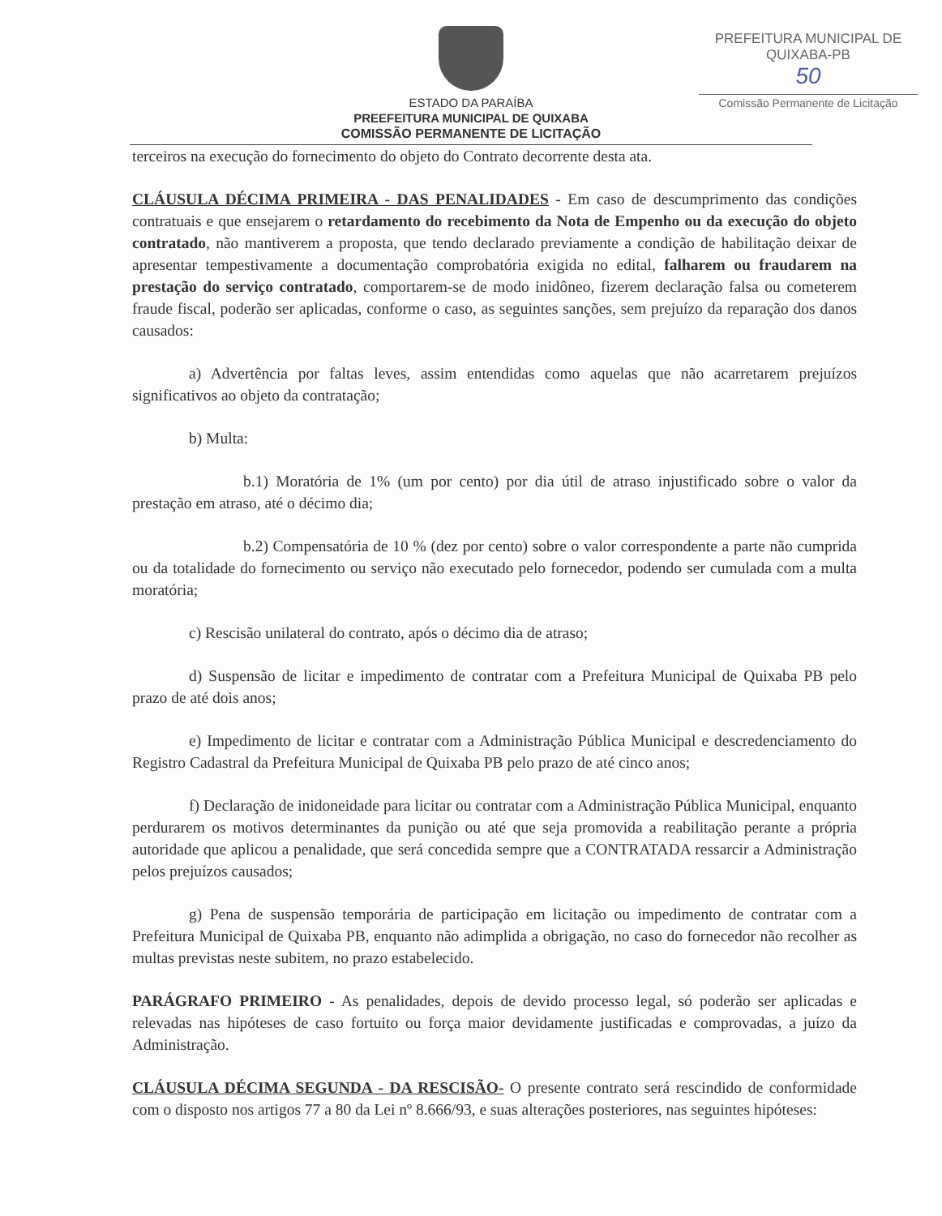PREFEITURA MUNICIPAL DE QUIXABA-PB
50
Comissão Permanente de Licitação
ESTADO DA PARAÍBA
PREEFEITURA MUNICIPAL DE QUIXABA
COMISSÃO PERMANENTE DE LICITAÇÃO
terceiros na execução do fornecimento do objeto do Contrato decorrente desta ata.
CLÁUSULA DÉCIMA PRIMEIRA - DAS PENALIDADES - Em caso de descumprimento das condições contratuais e que ensejarem o retardamento do recebimento da Nota de Empenho ou da execução do objeto contratado, não mantiverem a proposta, que tendo declarado previamente a condição de habilitação deixar de apresentar tempestivamente a documentação comprobatória exigida no edital, falharem ou fraudarem na prestação do serviço contratado, comportarem-se de modo inidôneo, fizerem declaração falsa ou cometerem fraude fiscal, poderão ser aplicadas, conforme o caso, as seguintes sanções, sem prejuízo da reparação dos danos causados:
a) Advertência por faltas leves, assim entendidas como aquelas que não acarretarem prejuízos significativos ao objeto da contratação;
b) Multa:
b.1) Moratória de 1% (um por cento) por dia útil de atraso injustificado sobre o valor da prestação em atraso, até o décimo dia;
b.2) Compensatória de 10 % (dez por cento) sobre o valor correspondente a parte não cumprida ou da totalidade do fornecimento ou serviço não executado pelo fornecedor, podendo ser cumulada com a multa moratória;
c) Rescisão unilateral do contrato, após o décimo dia de atraso;
d) Suspensão de licitar e impedimento de contratar com a Prefeitura Municipal de Quixaba PB pelo prazo de até dois anos;
e) Impedimento de licitar e contratar com a Administração Pública Municipal e descredenciamento do Registro Cadastral da Prefeitura Municipal de Quixaba PB pelo prazo de até cinco anos;
f) Declaração de inidoneidade para licitar ou contratar com a Administração Pública Municipal, enquanto perdurarem os motivos determinantes da punição ou até que seja promovida a reabilitação perante a própria autoridade que aplicou a penalidade, que será concedida sempre que a CONTRATADA ressarcir a Administração pelos prejuízos causados;
g) Pena de suspensão temporária de participação em licitação ou impedimento de contratar com a Prefeitura Municipal de Quixaba PB, enquanto não adimplida a obrigação, no caso do fornecedor não recolher as multas previstas neste subitem, no prazo estabelecido.
PARÁGRAFO PRIMEIRO - As penalidades, depois de devido processo legal, só poderão ser aplicadas e relevadas nas hipóteses de caso fortuito ou força maior devidamente justificadas e comprovadas, a juízo da Administração.
CLÁUSULA DÉCIMA SEGUNDA - DA RESCISÃO- O presente contrato será rescindido de conformidade com o disposto nos artigos 77 a 80 da Lei nº 8.666/93, e suas alterações posteriores, nas seguintes hipóteses: